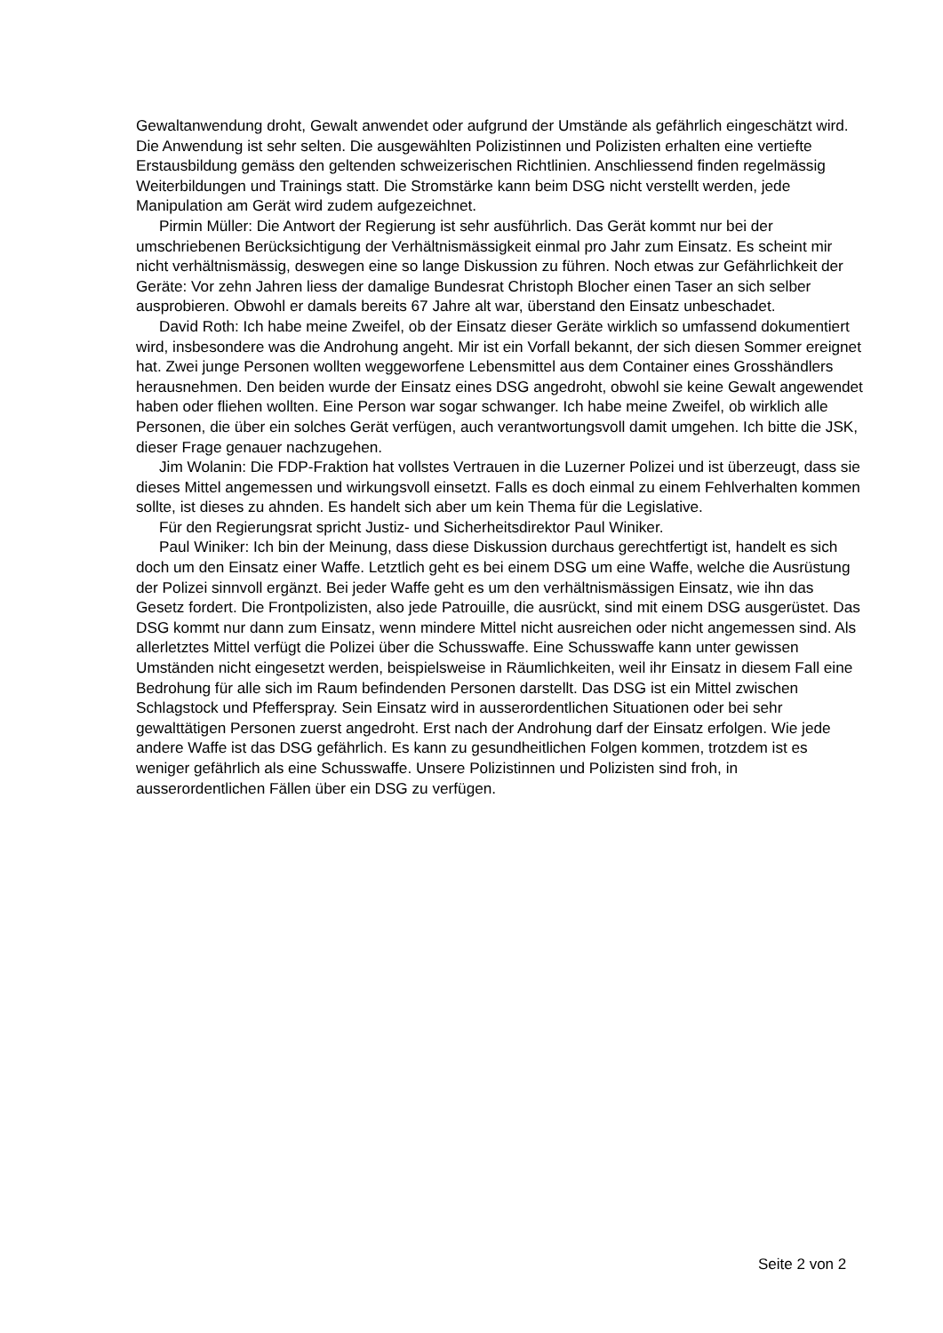Gewaltanwendung droht, Gewalt anwendet oder aufgrund der Umstände als gefährlich eingeschätzt wird. Die Anwendung ist sehr selten. Die ausgewählten Polizistinnen und Polizisten erhalten eine vertiefte Erstausbildung gemäss den geltenden schweizerischen Richtlinien. Anschliessend finden regelmässig Weiterbildungen und Trainings statt. Die Stromstärke kann beim DSG nicht verstellt werden, jede Manipulation am Gerät wird zudem aufgezeichnet.
Pirmin Müller: Die Antwort der Regierung ist sehr ausführlich. Das Gerät kommt nur bei der umschriebenen Berücksichtigung der Verhältnismässigkeit einmal pro Jahr zum Einsatz. Es scheint mir nicht verhältnismässig, deswegen eine so lange Diskussion zu führen. Noch etwas zur Gefährlichkeit der Geräte: Vor zehn Jahren liess der damalige Bundesrat Christoph Blocher einen Taser an sich selber ausprobieren. Obwohl er damals bereits 67 Jahre alt war, überstand den Einsatz unbeschadet.
David Roth: Ich habe meine Zweifel, ob der Einsatz dieser Geräte wirklich so umfassend dokumentiert wird, insbesondere was die Androhung angeht. Mir ist ein Vorfall bekannt, der sich diesen Sommer ereignet hat. Zwei junge Personen wollten weggeworfene Lebensmittel aus dem Container eines Grosshändlers herausnehmen. Den beiden wurde der Einsatz eines DSG angedroht, obwohl sie keine Gewalt angewendet haben oder fliehen wollten. Eine Person war sogar schwanger. Ich habe meine Zweifel, ob wirklich alle Personen, die über ein solches Gerät verfügen, auch verantwortungsvoll damit umgehen. Ich bitte die JSK, dieser Frage genauer nachzugehen.
Jim Wolanin: Die FDP-Fraktion hat vollstes Vertrauen in die Luzerner Polizei und ist überzeugt, dass sie dieses Mittel angemessen und wirkungsvoll einsetzt. Falls es doch einmal zu einem Fehlverhalten kommen sollte, ist dieses zu ahnden. Es handelt sich aber um kein Thema für die Legislative.
Für den Regierungsrat spricht Justiz- und Sicherheitsdirektor Paul Winiker.
Paul Winiker: Ich bin der Meinung, dass diese Diskussion durchaus gerechtfertigt ist, handelt es sich doch um den Einsatz einer Waffe. Letztlich geht es bei einem DSG um eine Waffe, welche die Ausrüstung der Polizei sinnvoll ergänzt. Bei jeder Waffe geht es um den verhältnismässigen Einsatz, wie ihn das Gesetz fordert. Die Frontpolizisten, also jede Patrouille, die ausrückt, sind mit einem DSG ausgerüstet. Das DSG kommt nur dann zum Einsatz, wenn mindere Mittel nicht ausreichen oder nicht angemessen sind. Als allerletztes Mittel verfügt die Polizei über die Schusswaffe. Eine Schusswaffe kann unter gewissen Umständen nicht eingesetzt werden, beispielsweise in Räumlichkeiten, weil ihr Einsatz in diesem Fall eine Bedrohung für alle sich im Raum befindenden Personen darstellt. Das DSG ist ein Mittel zwischen Schlagstock und Pfefferspray. Sein Einsatz wird in ausserordentlichen Situationen oder bei sehr gewalttätigen Personen zuerst angedroht. Erst nach der Androhung darf der Einsatz erfolgen. Wie jede andere Waffe ist das DSG gefährlich. Es kann zu gesundheitlichen Folgen kommen, trotzdem ist es weniger gefährlich als eine Schusswaffe. Unsere Polizistinnen und Polizisten sind froh, in ausserordentlichen Fällen über ein DSG zu verfügen.
Seite 2 von 2